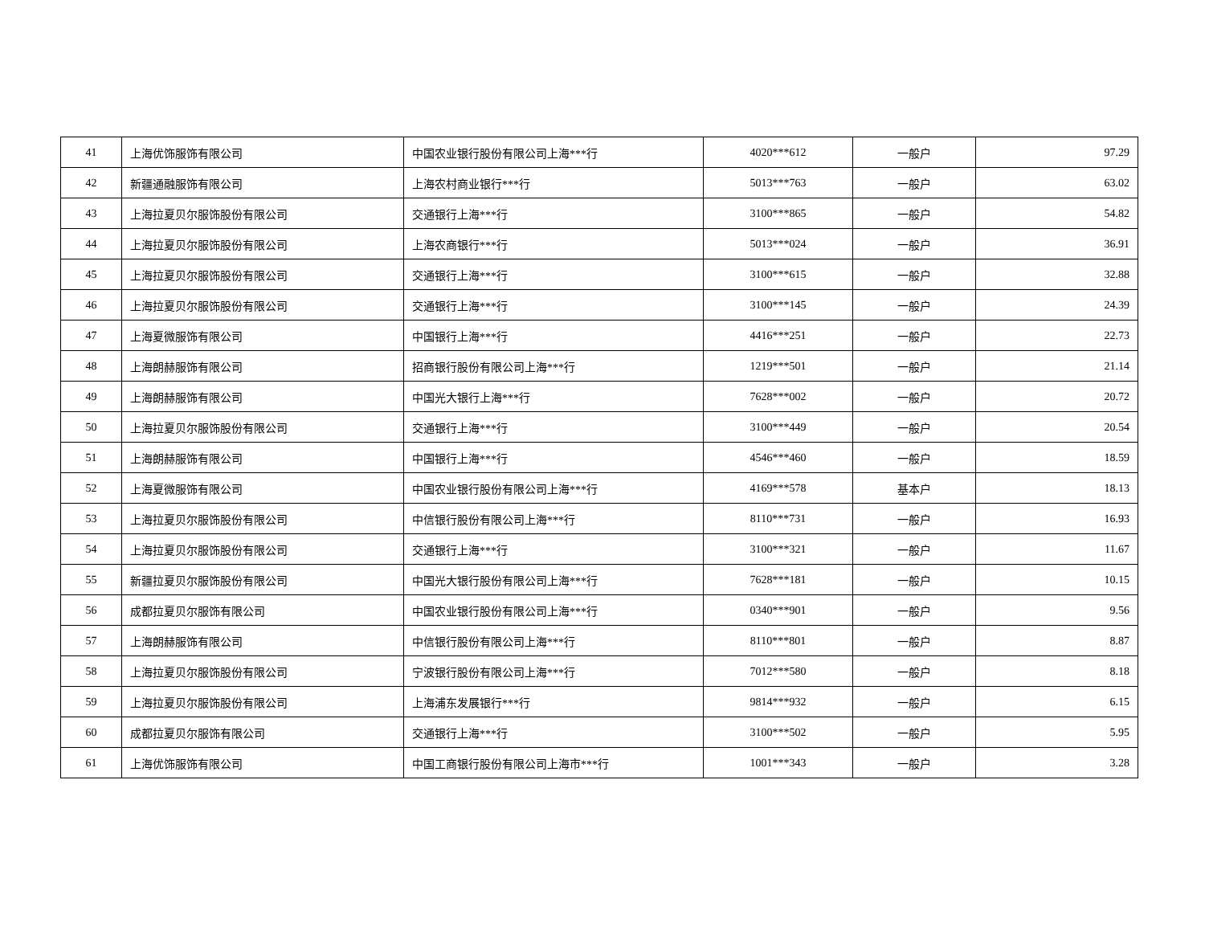| 41 | 上海优饰服饰有限公司 | 中国农业银行股份有限公司上海***行 | 4020***612 | 一般户 | 97.29 |
| 42 | 新疆通融服饰有限公司 | 上海农村商业银行***行 | 5013***763 | 一般户 | 63.02 |
| 43 | 上海拉夏贝尔服饰股份有限公司 | 交通银行上海***行 | 3100***865 | 一般户 | 54.82 |
| 44 | 上海拉夏贝尔服饰股份有限公司 | 上海农商银行***行 | 5013***024 | 一般户 | 36.91 |
| 45 | 上海拉夏贝尔服饰股份有限公司 | 交通银行上海***行 | 3100***615 | 一般户 | 32.88 |
| 46 | 上海拉夏贝尔服饰股份有限公司 | 交通银行上海***行 | 3100***145 | 一般户 | 24.39 |
| 47 | 上海夏微服饰有限公司 | 中国银行上海***行 | 4416***251 | 一般户 | 22.73 |
| 48 | 上海朗赫服饰有限公司 | 招商银行股份有限公司上海***行 | 1219***501 | 一般户 | 21.14 |
| 49 | 上海朗赫服饰有限公司 | 中国光大银行上海***行 | 7628***002 | 一般户 | 20.72 |
| 50 | 上海拉夏贝尔服饰股份有限公司 | 交通银行上海***行 | 3100***449 | 一般户 | 20.54 |
| 51 | 上海朗赫服饰有限公司 | 中国银行上海***行 | 4546***460 | 一般户 | 18.59 |
| 52 | 上海夏微服饰有限公司 | 中国农业银行股份有限公司上海***行 | 4169***578 | 基本户 | 18.13 |
| 53 | 上海拉夏贝尔服饰股份有限公司 | 中信银行股份有限公司上海***行 | 8110***731 | 一般户 | 16.93 |
| 54 | 上海拉夏贝尔服饰股份有限公司 | 交通银行上海***行 | 3100***321 | 一般户 | 11.67 |
| 55 | 新疆拉夏贝尔服饰股份有限公司 | 中国光大银行股份有限公司上海***行 | 7628***181 | 一般户 | 10.15 |
| 56 | 成都拉夏贝尔服饰有限公司 | 中国农业银行股份有限公司上海***行 | 0340***901 | 一般户 | 9.56 |
| 57 | 上海朗赫服饰有限公司 | 中信银行股份有限公司上海***行 | 8110***801 | 一般户 | 8.87 |
| 58 | 上海拉夏贝尔服饰股份有限公司 | 宁波银行股份有限公司上海***行 | 7012***580 | 一般户 | 8.18 |
| 59 | 上海拉夏贝尔服饰股份有限公司 | 上海浦东发展银行***行 | 9814***932 | 一般户 | 6.15 |
| 60 | 成都拉夏贝尔服饰有限公司 | 交通银行上海***行 | 3100***502 | 一般户 | 5.95 |
| 61 | 上海优饰服饰有限公司 | 中国工商银行股份有限公司上海市***行 | 1001***343 | 一般户 | 3.28 |